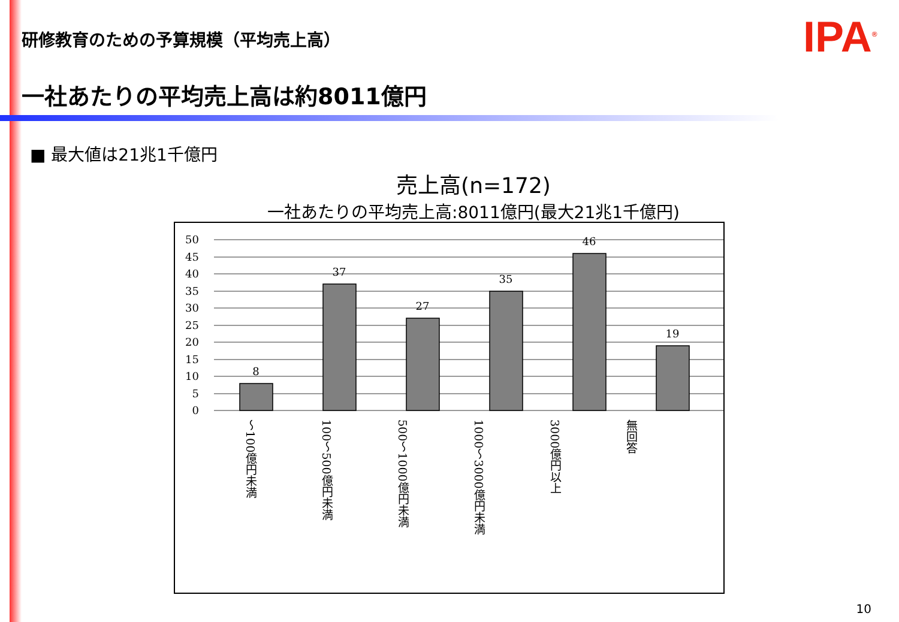研修教育のための予算規模（平均売上高）
IPA<sup>®</sup>
一社あたりの平均売上高は約8011億円
■ 最大値は21兆1千億円
売上高(n=172)
一社あたりの平均売上高:8011億円(最大21兆1千億円)
50
45
40
35
30
25
20
15
10
5
0
8
37
27
35
46
19
～100億円未満
100～500億円未満
500～1000億円未満
1000～3000億円未満
3000億円以上
無回答
10